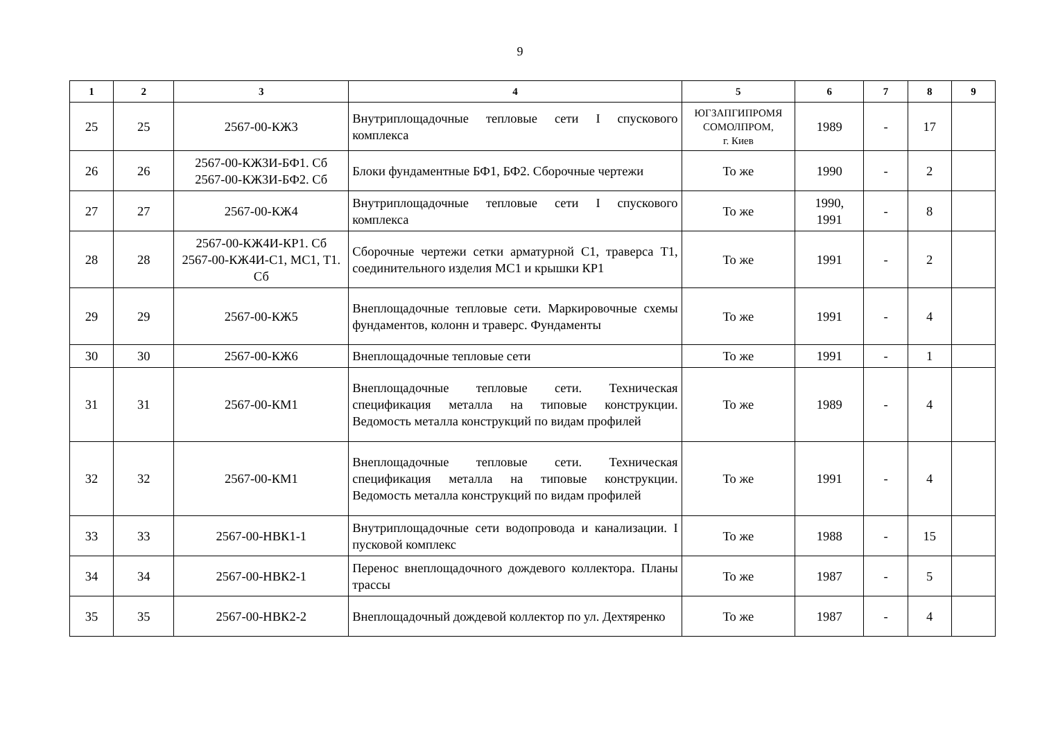9
| 1 | 2 | 3 | 4 | 5 | 6 | 7 | 8 | 9 |
| --- | --- | --- | --- | --- | --- | --- | --- | --- |
| 25 | 25 | 2567-00-КЖ3 | Внутриплощадочные тепловые сети I спускового комплекса | ЮГЗАПГИПРОМЯ СОМОЛПРОМ, г. Киев | 1989 | - | 17 | |
| 26 | 26 | 2567-00-КЖ3И-БФ1. Сб 2567-00-КЖ3И-БФ2. Сб | Блоки фундаментные БФ1, БФ2. Сборочные чертежи | То же | 1990 | - | 2 | |
| 27 | 27 | 2567-00-КЖ4 | Внутриплощадочные тепловые сети I спускового комплекса | То же | 1990, 1991 | - | 8 | |
| 28 | 28 | 2567-00-КЖ4И-КР1. Сб 2567-00-КЖ4И-С1, МС1, Т1. Сб | Сборочные чертежи сетки арматурной С1, траверса Т1, соединительного изделия МС1 и крышки КР1 | То же | 1991 | - | 2 | |
| 29 | 29 | 2567-00-КЖ5 | Внеплощадочные тепловые сети. Маркировочные схемы фундаментов, колонн и траверс. Фундаменты | То же | 1991 | - | 4 | |
| 30 | 30 | 2567-00-КЖ6 | Внеплощадочные тепловые сети | То же | 1991 | - | 1 | |
| 31 | 31 | 2567-00-КМ1 | Внеплощадочные тепловые сети. Техническая спецификация металла на типовые конструкции. Ведомость металла конструкций по видам профилей | То же | 1989 | - | 4 | |
| 32 | 32 | 2567-00-КМ1 | Внеплощадочные тепловые сети. Техническая спецификация металла на типовые конструкции. Ведомость металла конструкций по видам профилей | То же | 1991 | - | 4 | |
| 33 | 33 | 2567-00-НВК1-1 | Внутриплощадочные сети водопровода и канализации. I пусковой комплекс | То же | 1988 | - | 15 | |
| 34 | 34 | 2567-00-НВК2-1 | Перенос внеплощадочного дождевого коллектора. Планы трассы | То же | 1987 | - | 5 | |
| 35 | 35 | 2567-00-НВК2-2 | Внеплощадочный дождевой коллектор по ул. Дехтяренко | То же | 1987 | - | 4 | |